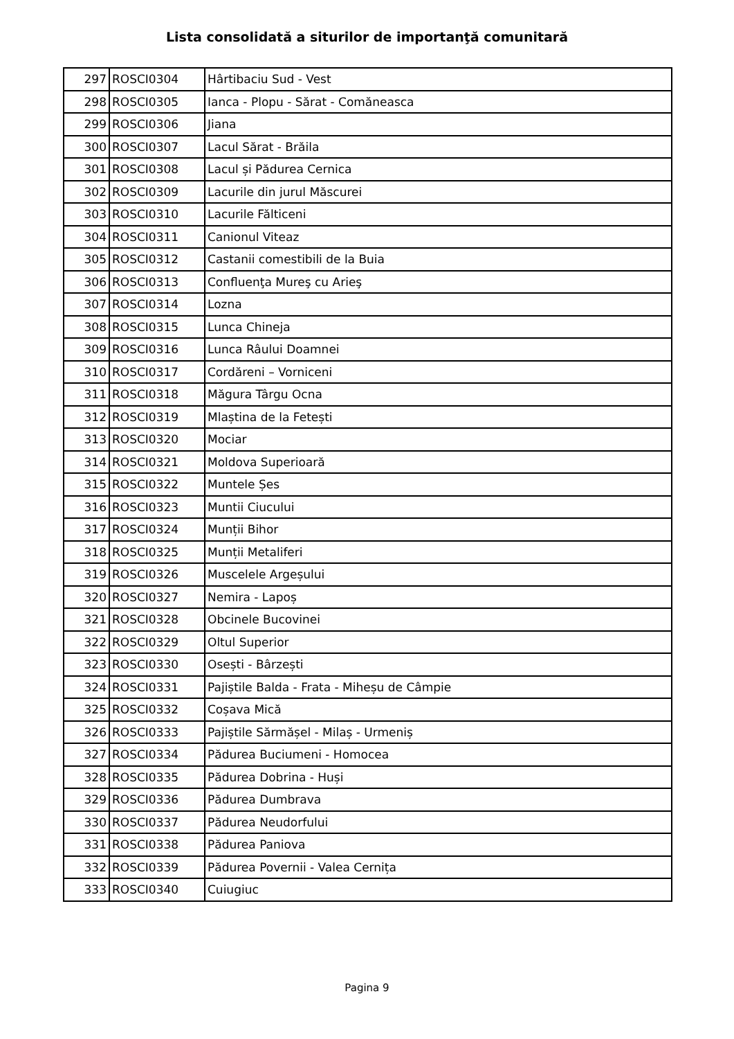Lista consolidată a siturilor de importanţă comunitară
| 297 | ROSCI0304 | Hârtibaciu Sud - Vest |
| 298 | ROSCI0305 | Ianca - Plopu - Sărat - Comăneasca |
| 299 | ROSCI0306 | Jiana |
| 300 | ROSCI0307 | Lacul Sărat - Brăila |
| 301 | ROSCI0308 | Lacul și Pădurea Cernica |
| 302 | ROSCI0309 | Lacurile din jurul Măscurei |
| 303 | ROSCI0310 | Lacurile Fălticeni |
| 304 | ROSCI0311 | Canionul Viteaz |
| 305 | ROSCI0312 | Castanii comestibili de la Buia |
| 306 | ROSCI0313 | Confluenţa Mureş cu Arieş |
| 307 | ROSCI0314 | Lozna |
| 308 | ROSCI0315 | Lunca Chineja |
| 309 | ROSCI0316 | Lunca Râului Doamnei |
| 310 | ROSCI0317 | Cordăreni – Vorniceni |
| 311 | ROSCI0318 | Măgura Târgu Ocna |
| 312 | ROSCI0319 | Mlaștina de la Fetești |
| 313 | ROSCI0320 | Mociar |
| 314 | ROSCI0321 | Moldova Superioară |
| 315 | ROSCI0322 | Muntele Șes |
| 316 | ROSCI0323 | Muntii Ciucului |
| 317 | ROSCI0324 | Munții Bihor |
| 318 | ROSCI0325 | Munții Metaliferi |
| 319 | ROSCI0326 | Muscelele Argeșului |
| 320 | ROSCI0327 | Nemira - Lapoș |
| 321 | ROSCI0328 | Obcinele Bucovinei |
| 322 | ROSCI0329 | Oltul Superior |
| 323 | ROSCI0330 | Osești - Bârzești |
| 324 | ROSCI0331 | Pajiștile Balda - Frata - Miheșu de Câmpie |
| 325 | ROSCI0332 | Coșava Mică |
| 326 | ROSCI0333 | Pajiștile Sărmășel - Milaș - Urmeniș |
| 327 | ROSCI0334 | Pădurea Buciumeni - Homocea |
| 328 | ROSCI0335 | Pădurea Dobrina - Huși |
| 329 | ROSCI0336 | Pădurea Dumbrava |
| 330 | ROSCI0337 | Pădurea Neudorfului |
| 331 | ROSCI0338 | Pădurea Paniova |
| 332 | ROSCI0339 | Pădurea Povernii - Valea Cernița |
| 333 | ROSCI0340 | Cuiugiuc |
Pagina 9